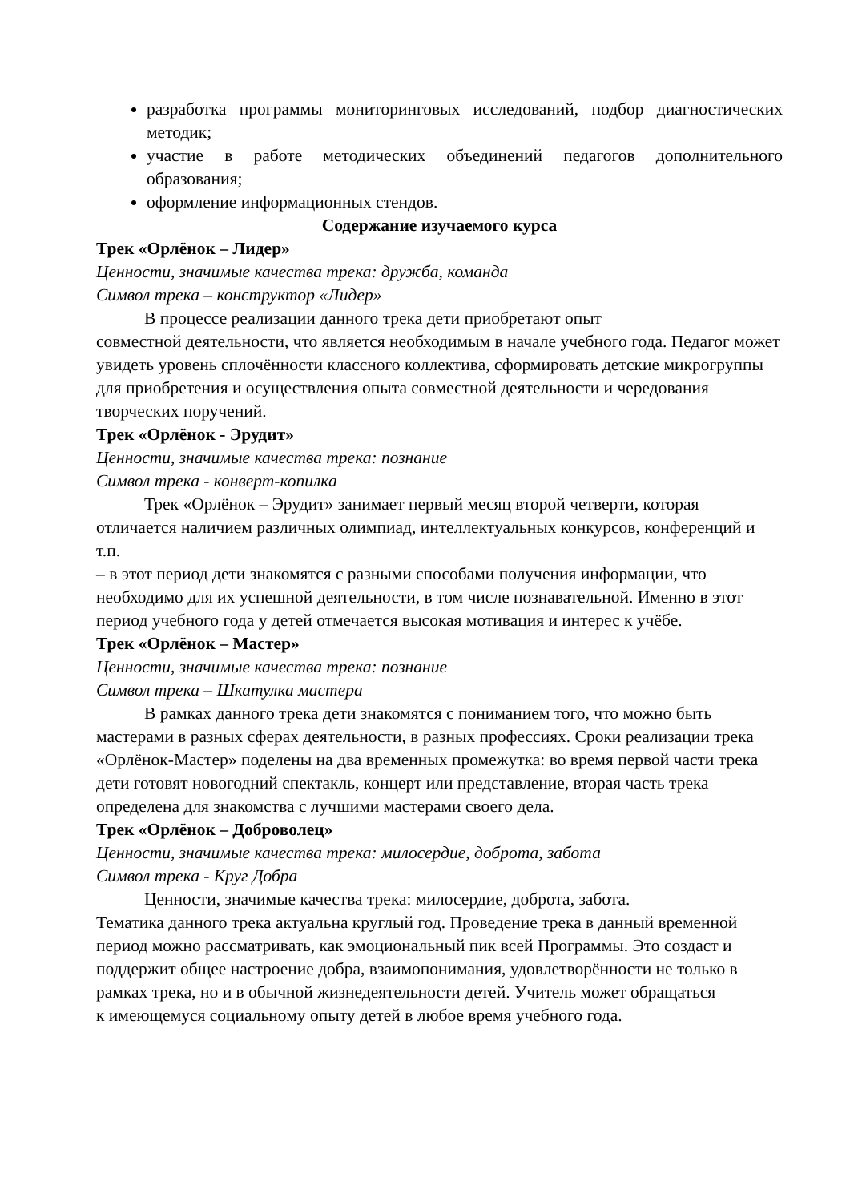разработка программы мониторинговых исследований, подбор диагностических методик;
участие в работе методических объединений педагогов дополнительного образования;
оформление информационных стендов.
Содержание изучаемого курса
Трек «Орлёнок – Лидер»
Ценности, значимые качества трека: дружба, команда
Символ трека – конструктор «Лидер»
В процессе реализации данного трека дети приобретают опыт
совместной деятельности, что является необходимым в начале учебного года. Педагог может увидеть уровень сплочённости классного коллектива, сформировать детские микрогруппы для приобретения и осуществления опыта совместной деятельности и чередования творческих поручений.
Трек «Орлёнок - Эрудит»
Ценности, значимые качества трека: познание
Символ трека - конверт-копилка
Трек «Орлёнок – Эрудит» занимает первый месяц второй четверти, которая отличается наличием различных олимпиад, интеллектуальных конкурсов, конференций и т.п.
– в этот период дети знакомятся с разными способами получения информации, что необходимо для их успешной деятельности, в том числе познавательной. Именно в этот период учебного года у детей отмечается высокая мотивация и интерес к учёбе.
Трек «Орлёнок – Мастер»
Ценности, значимые качества трека: познание
Символ трека – Шкатулка мастера
В рамках данного трека дети знакомятся с пониманием того, что можно быть мастерами в разных сферах деятельности, в разных профессиях. Сроки реализации трека «Орлёнок-Мастер» поделены на два временных промежутка: во время первой части трека дети готовят новогодний спектакль, концерт или представление, вторая часть трека определена для знакомства с лучшими мастерами своего дела.
Трек «Орлёнок – Доброволец»
Ценности, значимые качества трека: милосердие, доброта, забота
Символ трека - Круг Добра
Ценности, значимые качества трека: милосердие, доброта, забота.
Тематика данного трека актуальна круглый год. Проведение трека в данный временной период можно рассматривать, как эмоциональный пик всей Программы. Это создаст и поддержит общее настроение добра, взаимопонимания, удовлетворённости не только в рамках трека, но и в обычной жизнедеятельности детей. Учитель может обращаться
к имеющемуся социальному опыту детей в любое время учебного года.